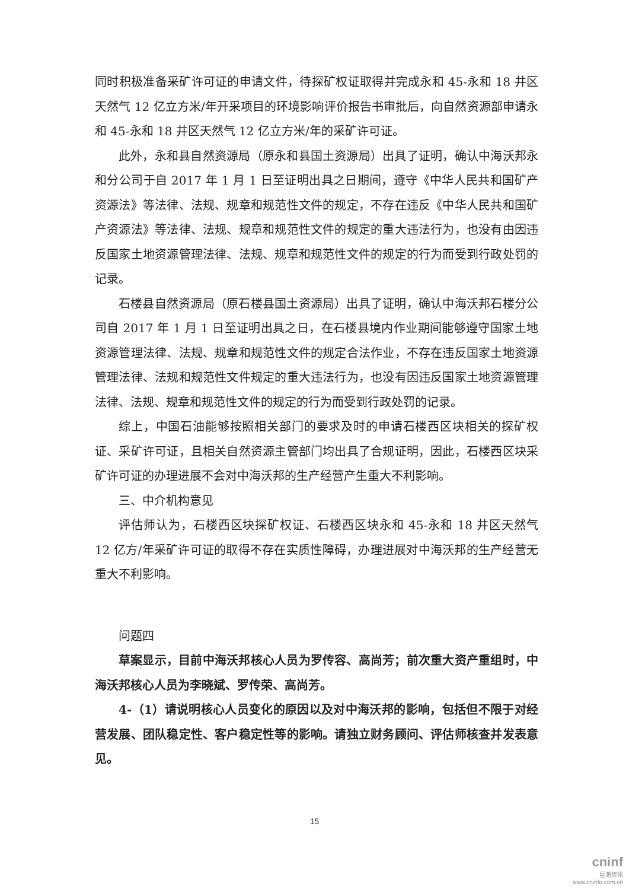同时积极准备采矿许可证的申请文件，待探矿权证取得并完成永和 45-永和 18 井区天然气 12 亿立方米/年开采项目的环境影响评价报告书审批后，向自然资源部申请永和 45-永和 18 井区天然气 12 亿立方米/年的采矿许可证。
此外，永和县自然资源局（原永和县国土资源局）出具了证明，确认中海沃邦永和分公司于自 2017 年 1 月 1 日至证明出具之日期间，遵守《中华人民共和国矿产资源法》等法律、法规、规章和规范性文件的规定，不存在违反《中华人民共和国矿产资源法》等法律、法规、规章和规范性文件的规定的重大违法行为，也没有由因违反国家土地资源管理法律、法规、规章和规范性文件的规定的行为而受到行政处罚的记录。
石楼县自然资源局（原石楼县国土资源局）出具了证明，确认中海沃邦石楼分公司自 2017 年 1 月 1 日至证明出具之日，在石楼县境内作业期间能够遵守国家土地资源管理法律、法规、规章和规范性文件的规定合法作业，不存在违反国家土地资源管理法律、法规和规范性文件规定的重大违法行为，也没有因违反国家土地资源管理法律、法规、规章和规范性文件的规定的行为而受到行政处罚的记录。
综上，中国石油能够按照相关部门的要求及时的申请石楼西区块相关的探矿权证、采矿许可证，且相关自然资源主管部门均出具了合规证明，因此，石楼西区块采矿许可证的办理进展不会对中海沃邦的生产经营产生重大不利影响。
三、中介机构意见
评估师认为，石楼西区块探矿权证、石楼西区块永和 45-永和 18 井区天然气 12 亿方/年采矿许可证的取得不存在实质性障碍，办理进展对中海沃邦的生产经营无重大不利影响。
问题四
草案显示，目前中海沃邦核心人员为罗传容、高尚芳；前次重大资产重组时，中海沃邦核心人员为李晓斌、罗传荣、高尚芳。
4-（1）请说明核心人员变化的原因以及对中海沃邦的影响，包括但不限于对经营发展、团队稳定性、客户稳定性等的影响。请独立财务顾问、评估师核查并发表意见。
15
cninf
巨潮资讯
www.cninfo.com.cn